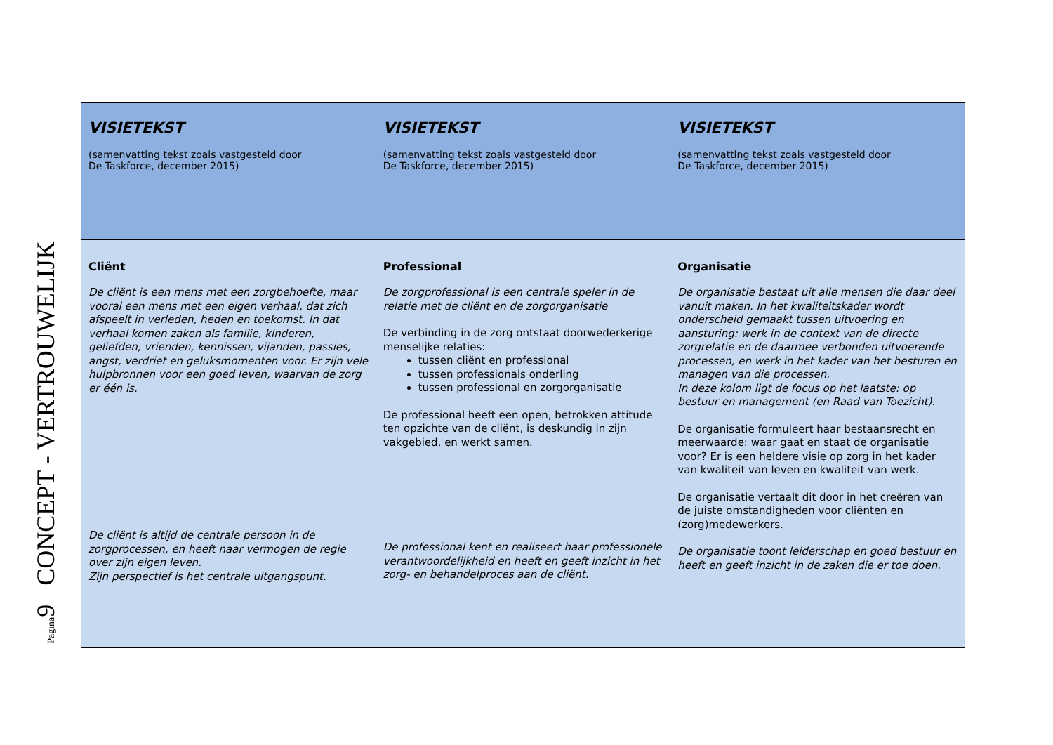Pagina9 CONCEPT - VERTROUWELIJK
| VISIETEKST (samenvatting tekst zoals vastgesteld door De Taskforce, december 2015) | VISIETEKST (samenvatting tekst zoals vastgesteld door De Taskforce, december 2015) | VISIETEKST (samenvatting tekst zoals vastgesteld door De Taskforce, december 2015) |
| Cliënt De cliënt is een mens met een zorgbehoefte, maar vooral een mens met een eigen verhaal, dat zich afspeelt in verleden, heden en toekomst. In dat verhaal komen zaken als familie, kinderen, geliefden, vrienden, kennissen, vijanden, passies, angst, verdriet en geluksmomenten voor. Er zijn vele hulpbronnen voor een goed leven, waarvan de zorg er één is. De cliënt is altijd de centrale persoon in de zorgprocessen, en heeft naar vermogen de regie over zijn eigen leven. Zijn perspectief is het centrale uitgangspunt. | Professional De zorgprofessional is een centrale speler in de relatie met de cliënt en de zorgorganisatie De verbinding in de zorg ontstaat doorwederkerige menselijke relaties: tussen cliënt en professional tussen professionals onderling tussen professional en zorgorganisatie De professional heeft een open, betrokken attitude ten opzichte van de cliënt, is deskundig in zijn vakgebied, en werkt samen. De professional kent en realiseert haar professionele verantwoordelijkheid en heeft en geeft inzicht in het zorg- en behandelproces aan de cliënt. | Organisatie De organisatie bestaat uit alle mensen die daar deel vanuit maken. In het kwaliteitskader wordt onderscheid gemaakt tussen uitvoering en aansturing: werk in de context van de directe zorgrelatie en de daarmee verbonden uitvoerende processen, en werk in het kader van het besturen en managen van die processen. In deze kolom ligt de focus op het laatste: op bestuur en management (en Raad van Toezicht). De organisatie formuleert haar bestaansrecht en meerwaarde: waar gaat en staat de organisatie voor? Er is een heldere visie op zorg in het kader van kwaliteit van leven en kwaliteit van werk. De organisatie vertaalt dit door in het creëren van de juiste omstandigheden voor cliënten en (zorg)medewerkers. De organisatie toont leiderschap en goed bestuur en heeft en geeft inzicht in de zaken die er toe doen. |